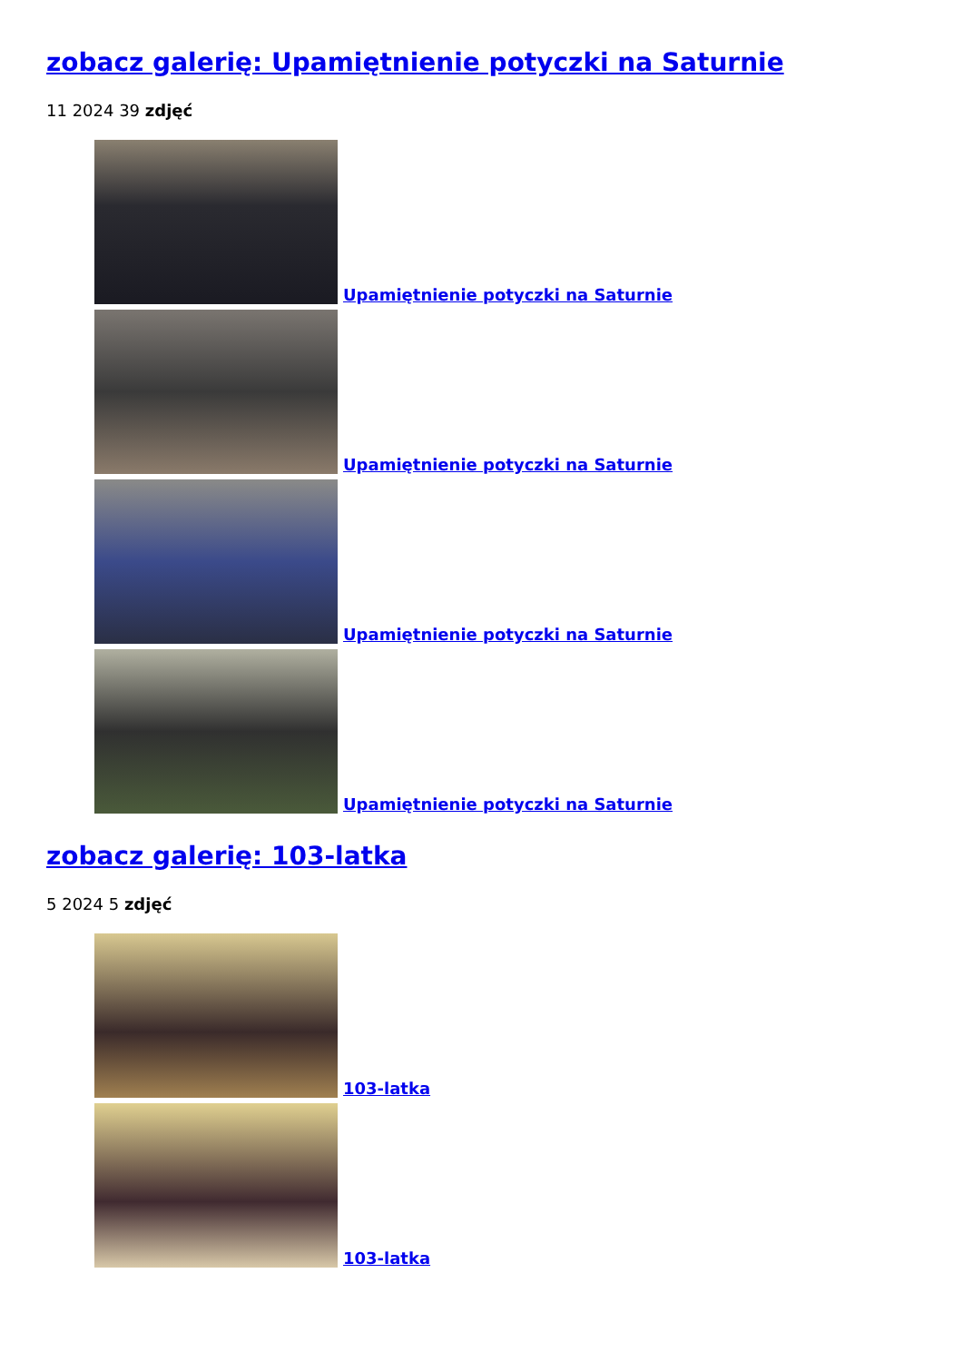zobacz galerię: Upamiętnienie potyczki na Saturnie
11 2024 39 zdjęć
Upamiętnienie potyczki na Saturnie
Upamiętnienie potyczki na Saturnie
Upamiętnienie potyczki na Saturnie
Upamiętnienie potyczki na Saturnie
zobacz galerię: 103-latka
5 2024 5 zdjęć
103-latka
103-latka